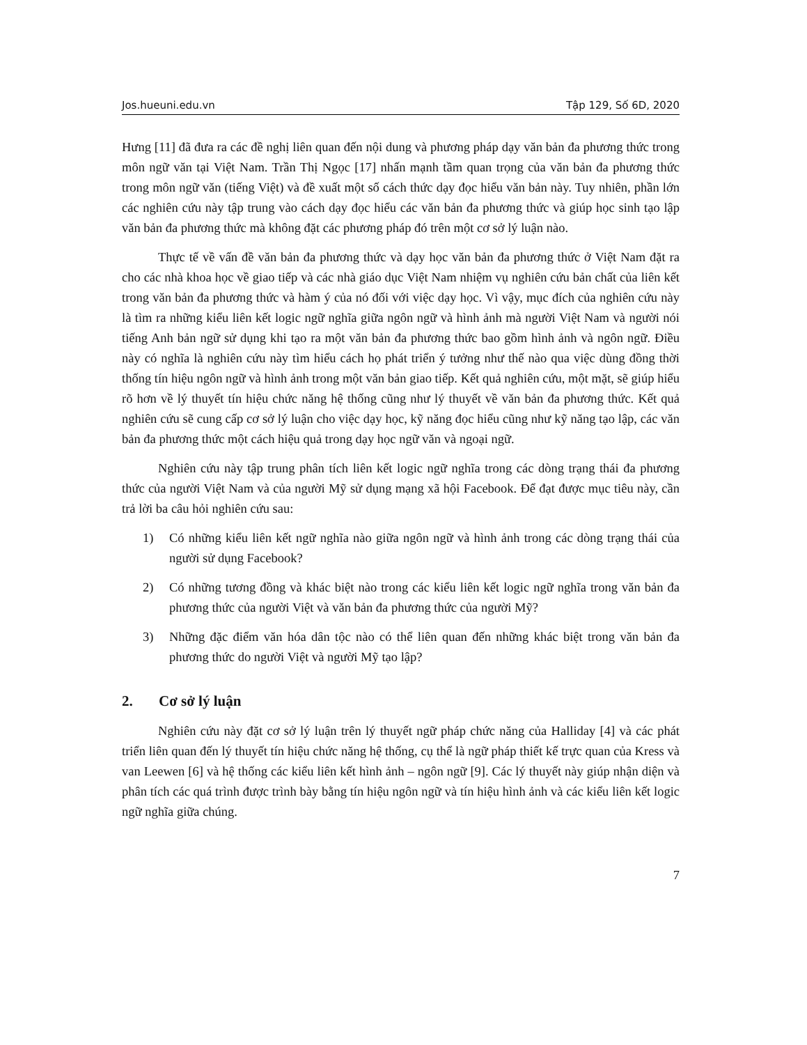Jos.hueuni.edu.vn Tập 129, Số 6D, 2020
Hưng [11] đã đưa ra các đề nghị liên quan đến nội dung và phương pháp dạy văn bản đa phương thức trong môn ngữ văn tại Việt Nam. Trần Thị Ngọc [17] nhấn mạnh tầm quan trọng của văn bản đa phương thức trong môn ngữ văn (tiếng Việt) và đề xuất một số cách thức dạy đọc hiểu văn bản này. Tuy nhiên, phần lớn các nghiên cứu này tập trung vào cách dạy đọc hiểu các văn bản đa phương thức và giúp học sinh tạo lập văn bản đa phương thức mà không đặt các phương pháp đó trên một cơ sở lý luận nào.
Thực tế về vấn đề văn bản đa phương thức và dạy học văn bản đa phương thức ở Việt Nam đặt ra cho các nhà khoa học về giao tiếp và các nhà giáo dục Việt Nam nhiệm vụ nghiên cứu bản chất của liên kết trong văn bản đa phương thức và hàm ý của nó đối với việc dạy học. Vì vậy, mục đích của nghiên cứu này là tìm ra những kiểu liên kết logic ngữ nghĩa giữa ngôn ngữ và hình ảnh mà người Việt Nam và người nói tiếng Anh bản ngữ sử dụng khi tạo ra một văn bản đa phương thức bao gồm hình ảnh và ngôn ngữ. Điều này có nghĩa là nghiên cứu này tìm hiểu cách họ phát triển ý tưởng như thế nào qua việc dùng đồng thời thống tín hiệu ngôn ngữ và hình ảnh trong một văn bản giao tiếp. Kết quả nghiên cứu, một mặt, sẽ giúp hiểu rõ hơn về lý thuyết tín hiệu chức năng hệ thống cũng như lý thuyết về văn bản đa phương thức. Kết quả nghiên cứu sẽ cung cấp cơ sở lý luận cho việc dạy học, kỹ năng đọc hiểu cũng như kỹ năng tạo lập, các văn bản đa phương thức một cách hiệu quả trong dạy học ngữ văn và ngoại ngữ.
Nghiên cứu này tập trung phân tích liên kết logic ngữ nghĩa trong các dòng trạng thái đa phương thức của người Việt Nam và của người Mỹ sử dụng mạng xã hội Facebook. Để đạt được mục tiêu này, cần trả lời ba câu hỏi nghiên cứu sau:
1) Có những kiểu liên kết ngữ nghĩa nào giữa ngôn ngữ và hình ảnh trong các dòng trạng thái của người sử dụng Facebook?
2) Có những tương đồng và khác biệt nào trong các kiểu liên kết logic ngữ nghĩa trong văn bản đa phương thức của người Việt và văn bản đa phương thức của người Mỹ?
3) Những đặc điểm văn hóa dân tộc nào có thể liên quan đến những khác biệt trong văn bản đa phương thức do người Việt và người Mỹ tạo lập?
2. Cơ sở lý luận
Nghiên cứu này đặt cơ sở lý luận trên lý thuyết ngữ pháp chức năng của Halliday [4] và các phát triển liên quan đến lý thuyết tín hiệu chức năng hệ thống, cụ thể là ngữ pháp thiết kế trực quan của Kress và van Leewen [6] và hệ thống các kiểu liên kết hình ảnh – ngôn ngữ [9]. Các lý thuyết này giúp nhận diện và phân tích các quá trình được trình bày bằng tín hiệu ngôn ngữ và tín hiệu hình ảnh và các kiểu liên kết logic ngữ nghĩa giữa chúng.
7